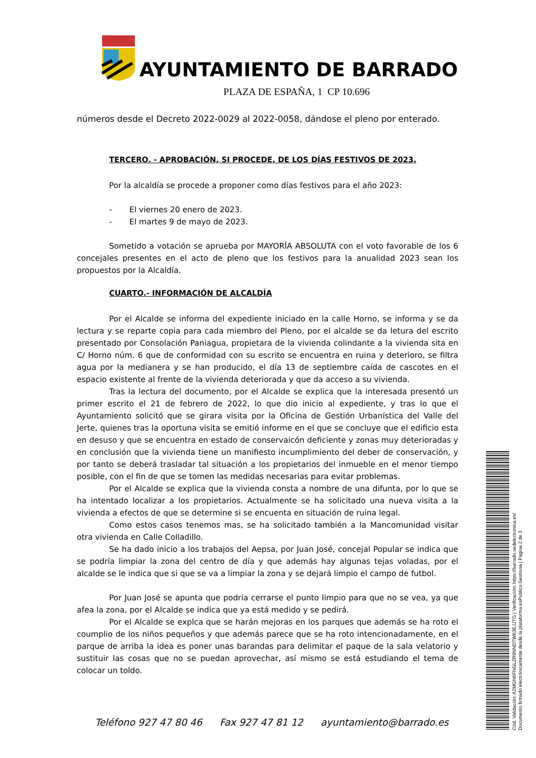AYUNTAMIENTO DE BARRADO
PLAZA DE ESPAÑA, 1 CP 10.696
números desde el Decreto 2022-0029 al 2022-0058, dándose el pleno por enterado.
TERCERO. - APROBACIÓN, SI PROCEDE, DE LOS DÍAS FESTIVOS DE 2023.
Por la alcaldía se procede a proponer como días festivos para el año 2023:
- El viernes 20 enero de 2023.
- El martes 9 de mayo de 2023.
Sometido a votación se aprueba por MAYORÍA ABSOLUTA con el voto favorable de los 6 concejales presentes en el acto de pleno que los festivos para la anualidad 2023 sean los propuestos por la Alcaldía.
CUARTO.- INFORMACIÓN DE ALCALDÍA
Por el Alcalde se informa del expediente iniciado en la calle Horno, se informa y se da lectura y se reparte copia para cada miembro del Pleno, por el alcalde se da letura del escrito presentado por Consolación Paniagua, propietara de la vivienda colindante a la vivienda sita en C/ Horno núm. 6 que de conformidad con su escrito se encuentra en ruina y deterioro, se filtra agua por la medianera y se han producido, el día 13 de septiembre caída de cascotes en el espacio existente al frente de la vivienda deteriorada y que da acceso a su vivienda.
Tras la lectura del documento, por el Alcalde se explica que la interesada presentó un primer escrito el 21 de febrero de 2022, lo que dio inicio al expediente, y tras lo que el Ayuntamiento solicitó que se girara visita por la Oficina de Gestión Urbanística del Valle del Jerte, quienes tras la oportuna visita se emitió informe en el que se concluye que el edificio esta en desuso y que se encuentra en estado de conservaicón deficiente y zonas muy deterioradas y en conclusión que la vivienda tiene un manifiesto incumplimiento del deber de conservación, y por tanto se deberá trasladar tal situación a los propietarios del inmueble en el menor tiempo posible, con el fin de que se tomen las medidas necesarias para evitar problemas.
Por el Alcalde se explica que la vivienda consta a nombre de una difunta, por lo que se ha intentado localizar a los propietarios. Actualmente se ha solicitado una nueva visita a la vivienda a efectos de que se determine si se encuenta en situación de ruina legal.
Como estos casos tenemos mas, se ha solicitado también a la Mancomunidad visitar otra vivienda en Calle Colladillo.
Se ha dado inicio a los trabajos del Aepsa, por Juan José, concejal Popular se indica que se podría limpiar la zona del centro de día y que además hay algunas tejas voladas, por el alcalde se le indica que si que se va a limpiar la zona y se dejará limpio el campo de futbol.
Por Juan José se apunta que podría cerrarse el punto limpio para que no se vea, ya que afea la zona, por el Alcalde se indica que ya está medido y se pedirá.
Por el Alcalde se explca que se harán mejoras en los parques que además se ha roto el coumplio de los niños pequeños y que además parece que se ha roto intencionadamente, en el parque de arriba la idea es poner unas barandas para delimitar el paque de la sala velatorio y sustituir las cosas que no se puedan aprovechar, así mismo se está estudiando el tema de colocar un toldo.
Teléfono 927 47 80 46 Fax 927 47 81 12 ayuntamiento@barrado.es
Cód. Validación: A2MGN6FNGLZR9NNDTW63EJJTG | Verificación: https://barrado.sedelectronica.es/
Documento firmado electrónicamente desde la plataforma esPublico Gestiona | Página 2 de 3